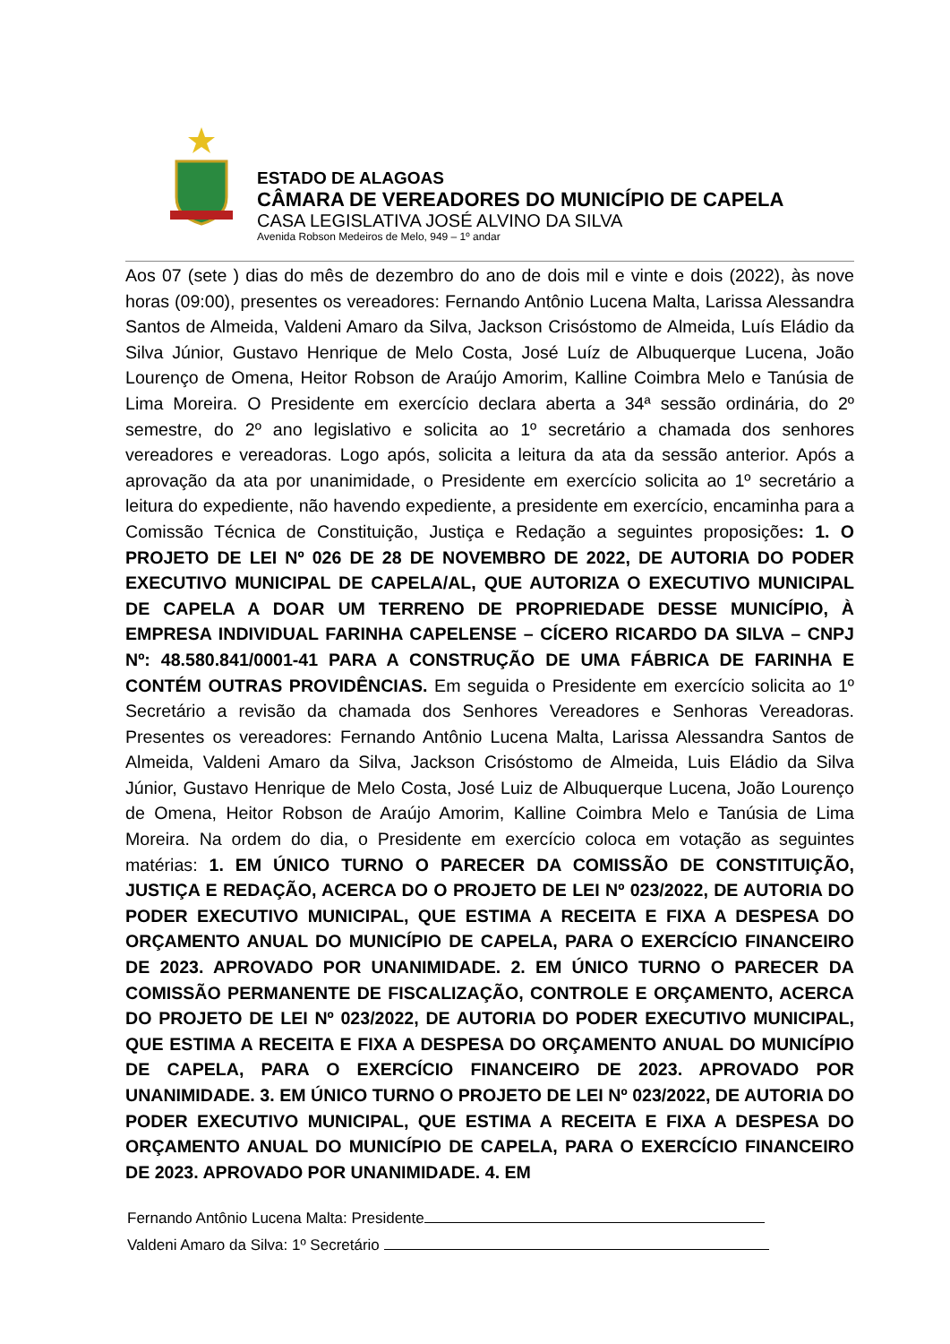ESTADO DE ALAGOAS
CÂMARA DE VEREADORES DO MUNICÍPIO DE CAPELA
CASA LEGISLATIVA JOSÉ ALVINO DA SILVA
Avenida Robson Medeiros de Melo, 949 – 1º andar
Aos 07 (sete ) dias do mês de dezembro do ano de dois mil e vinte e dois (2022), às nove horas (09:00), presentes os vereadores: Fernando Antônio Lucena Malta, Larissa Alessandra Santos de Almeida, Valdeni Amaro da Silva, Jackson Crisóstomo de Almeida, Luís Eládio da Silva Júnior, Gustavo Henrique de Melo Costa, José Luíz de Albuquerque Lucena, João Lourenço de Omena, Heitor Robson de Araújo Amorim, Kalline Coimbra Melo e Tanúsia de Lima Moreira. O Presidente em exercício declara aberta a 34ª sessão ordinária, do 2º semestre, do 2º ano legislativo e solicita ao 1º secretário a chamada dos senhores vereadores e vereadoras. Logo após, solicita a leitura da ata da sessão anterior. Após a aprovação da ata por unanimidade, o Presidente em exercício solicita ao 1º secretário a leitura do expediente, não havendo expediente, a presidente em exercício, encaminha para a Comissão Técnica de Constituição, Justiça e Redação a seguintes proposições: 1. O PROJETO DE LEI Nº 026 DE 28 DE NOVEMBRO DE 2022, DE AUTORIA DO PODER EXECUTIVO MUNICIPAL DE CAPELA/AL, QUE AUTORIZA O EXECUTIVO MUNICIPAL DE CAPELA A DOAR UM TERRENO DE PROPRIEDADE DESSE MUNICÍPIO, À EMPRESA INDIVIDUAL FARINHA CAPELENSE – CÍCERO RICARDO DA SILVA – CNPJ Nº: 48.580.841/0001-41 PARA A CONSTRUÇÃO DE UMA FÁBRICA DE FARINHA E CONTÉM OUTRAS PROVIDÊNCIAS. Em seguida o Presidente em exercício solicita ao 1º Secretário a revisão da chamada dos Senhores Vereadores e Senhoras Vereadoras. Presentes os vereadores: Fernando Antônio Lucena Malta, Larissa Alessandra Santos de Almeida, Valdeni Amaro da Silva, Jackson Crisóstomo de Almeida, Luis Eládio da Silva Júnior, Gustavo Henrique de Melo Costa, José Luiz de Albuquerque Lucena, João Lourenço de Omena, Heitor Robson de Araújo Amorim, Kalline Coimbra Melo e Tanúsia de Lima Moreira. Na ordem do dia, o Presidente em exercício coloca em votação as seguintes matérias: 1. EM ÚNICO TURNO O PARECER DA COMISSÃO DE CONSTITUIÇÃO, JUSTIÇA E REDAÇÃO, ACERCA DO O PROJETO DE LEI Nº 023/2022, DE AUTORIA DO PODER EXECUTIVO MUNICIPAL, QUE ESTIMA A RECEITA E FIXA A DESPESA DO ORÇAMENTO ANUAL DO MUNICÍPIO DE CAPELA, PARA O EXERCÍCIO FINANCEIRO DE 2023. APROVADO POR UNANIMIDADE. 2. EM ÚNICO TURNO O PARECER DA COMISSÃO PERMANENTE DE FISCALIZAÇÃO, CONTROLE E ORÇAMENTO, ACERCA DO PROJETO DE LEI Nº 023/2022, DE AUTORIA DO PODER EXECUTIVO MUNICIPAL, QUE ESTIMA A RECEITA E FIXA A DESPESA DO ORÇAMENTO ANUAL DO MUNICÍPIO DE CAPELA, PARA O EXERCÍCIO FINANCEIRO DE 2023. APROVADO POR UNANIMIDADE. 3. EM ÚNICO TURNO O PROJETO DE LEI Nº 023/2022, DE AUTORIA DO PODER EXECUTIVO MUNICIPAL, QUE ESTIMA A RECEITA E FIXA A DESPESA DO ORÇAMENTO ANUAL DO MUNICÍPIO DE CAPELA, PARA O EXERCÍCIO FINANCEIRO DE 2023. APROVADO POR UNANIMIDADE. 4. EM
Fernando Antônio Lucena Malta: Presidente
Valdeni Amaro da Silva: 1º Secretário